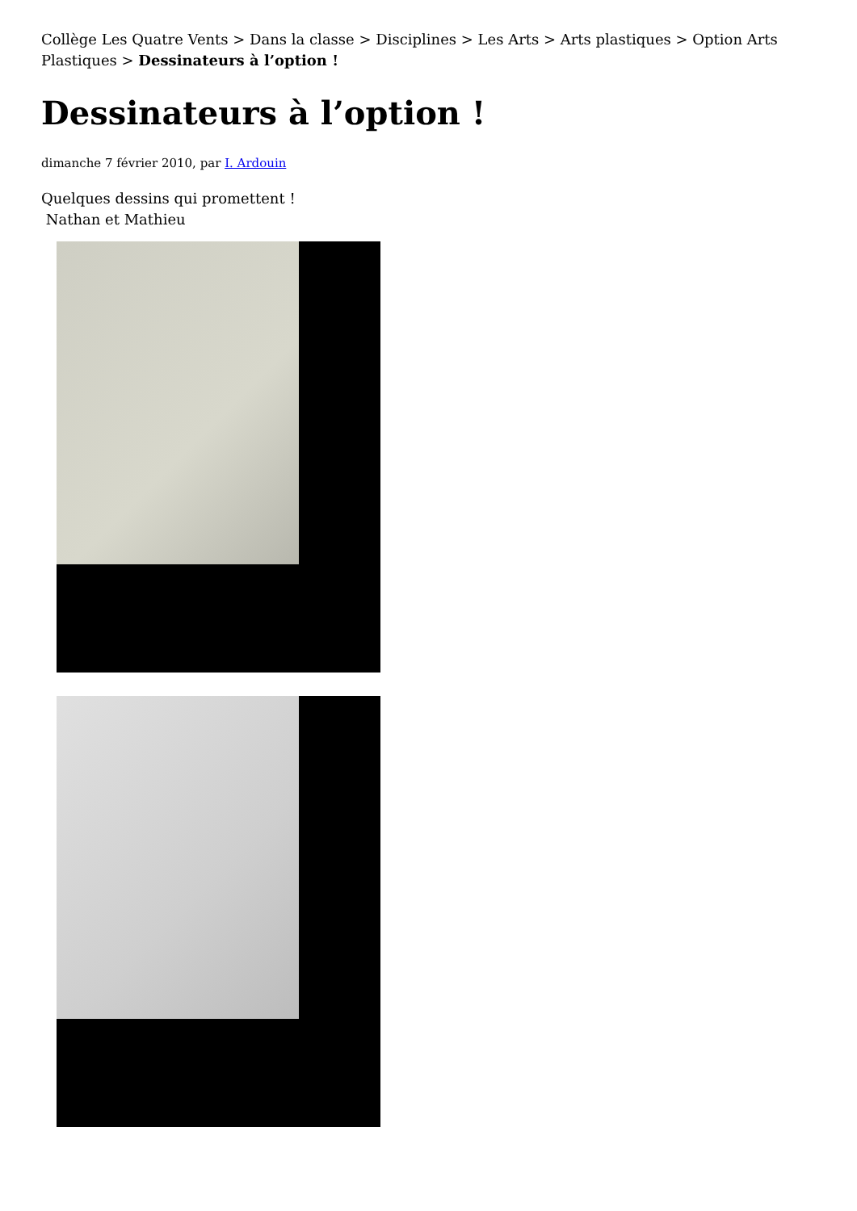Collège Les Quatre Vents > Dans la classe > Disciplines > Les Arts > Arts plastiques > Option Arts Plastiques > Dessinateurs à l’option !
Dessinateurs à l’option !
dimanche 7 février 2010, par I. Ardouin
Quelques dessins qui promettent !
Nathan et Mathieu